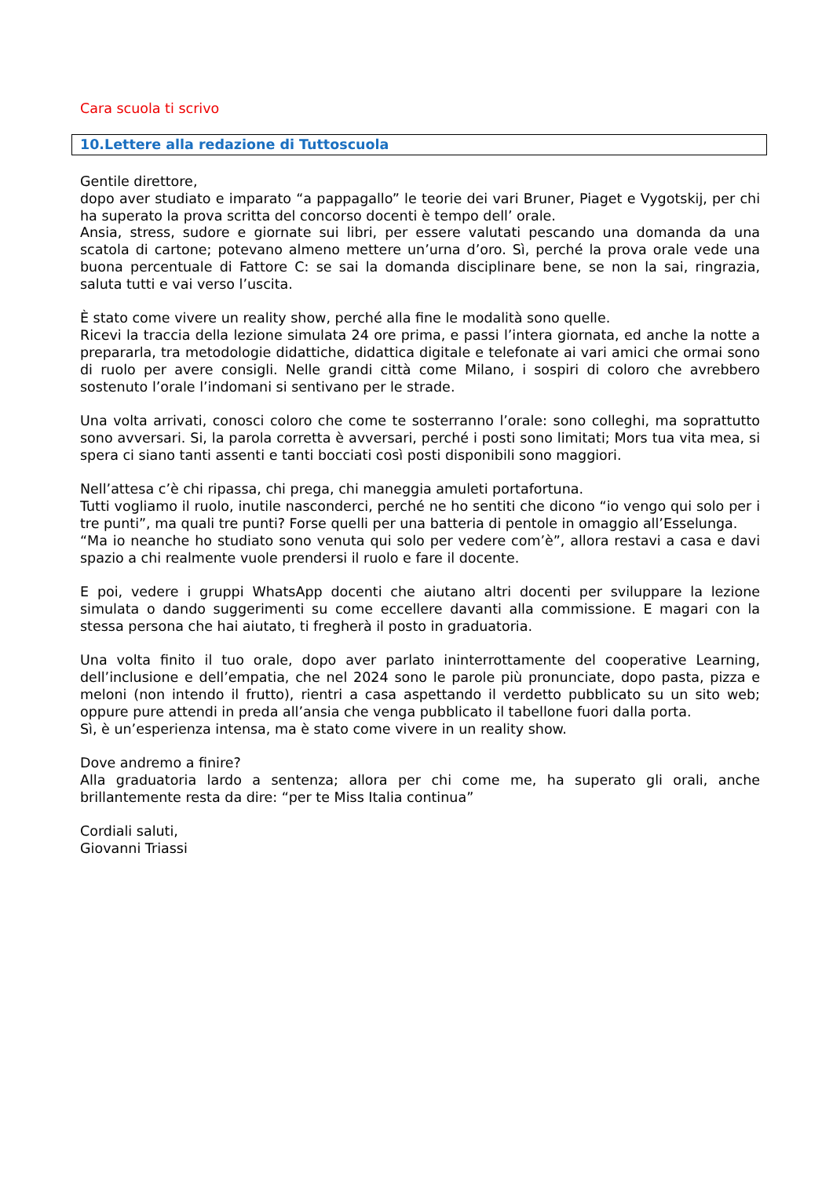Cara scuola ti scrivo
10.Lettere alla redazione di Tuttoscuola
Gentile direttore,
dopo aver studiato e imparato “a pappagallo” le teorie dei vari Bruner, Piaget e Vygotskij, per chi ha superato la prova scritta del concorso docenti è tempo dell’ orale.
Ansia, stress, sudore e giornate sui libri, per essere valutati pescando una domanda da una scatola di cartone; potevano almeno mettere un’urna d’oro. Sì, perché la prova orale vede una buona percentuale di Fattore C: se sai la domanda disciplinare bene, se non la sai, ringrazia, saluta tutti e vai verso l’uscita.
È stato come vivere un reality show, perché alla fine le modalità sono quelle.
Ricevi la traccia della lezione simulata 24 ore prima, e passi l’intera giornata, ed anche la notte a prepararla, tra metodologie didattiche, didattica digitale e telefonate ai vari amici che ormai sono di ruolo per avere consigli. Nelle grandi città come Milano, i sospiri di coloro che avrebbero sostenuto l’orale l’indomani si sentivano per le strade.
Una volta arrivati, conosci coloro che come te sosterranno l’orale: sono colleghi, ma soprattutto sono avversari. Si, la parola corretta è avversari, perché i posti sono limitati; Mors tua vita mea, si spera ci siano tanti assenti e tanti bocciati così posti disponibili sono maggiori.
Nell’attesa c’è chi ripassa, chi prega, chi maneggia amuleti portafortuna.
Tutti vogliamo il ruolo, inutile nasconderci, perché ne ho sentiti che dicono “io vengo qui solo per i tre punti”, ma quali tre punti? Forse quelli per una batteria di pentole in omaggio all’Esselunga.
“Ma io neanche ho studiato sono venuta qui solo per vedere com’è”, allora restavi a casa e davi spazio a chi realmente vuole prendersi il ruolo e fare il docente.
E poi, vedere i gruppi WhatsApp docenti che aiutano altri docenti per sviluppare la lezione simulata o dando suggerimenti su come eccellere davanti alla commissione. E magari con la stessa persona che hai aiutato, ti fregherà il posto in graduatoria.
Una volta finito il tuo orale, dopo aver parlato ininterrottamente del cooperative Learning, dell’inclusione e dell’empatia, che nel 2024 sono le parole più pronunciate, dopo pasta, pizza e meloni (non intendo il frutto), rientri a casa aspettando il verdetto pubblicato su un sito web; oppure pure attendi in preda all’ansia che venga pubblicato il tabellone fuori dalla porta.
Sì, è un’esperienza intensa, ma è stato come vivere in un reality show.
Dove andremo a finire?
Alla graduatoria lardo a sentenza; allora per chi come me, ha superato gli orali, anche brillantemente resta da dire: “per te Miss Italia continua”
Cordiali saluti,
Giovanni Triassi